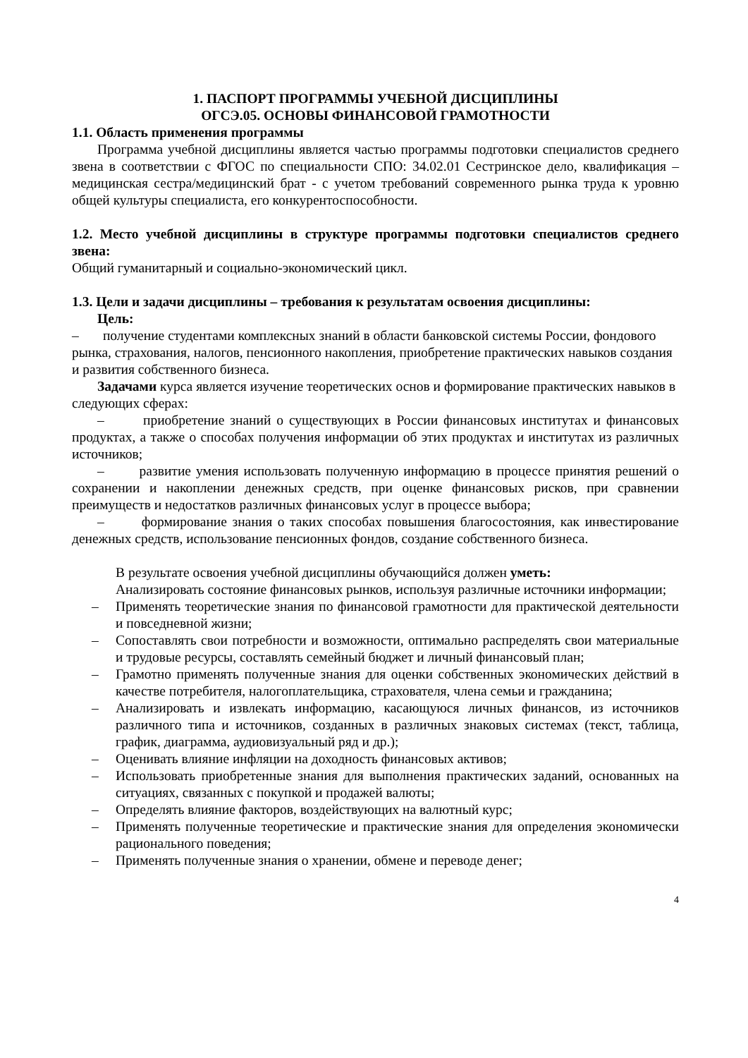1. ПАСПОРТ ПРОГРАММЫ УЧЕБНОЙ ДИСЦИПЛИНЫ
ОГСЭ.05. ОСНОВЫ ФИНАНСОВОЙ ГРАМОТНОСТИ
1.1. Область применения программы
Программа учебной дисциплины является частью программы подготовки специалистов среднего звена в соответствии с ФГОС по специальности СПО: 34.02.01 Сестринское дело, квалификация – медицинская сестра/медицинский брат - с учетом требований современного рынка труда к уровню общей культуры специалиста, его конкурентоспособности.
1.2. Место учебной дисциплины в структуре программы подготовки специалистов среднего звена:
Общий гуманитарный и социально-экономический цикл.
1.3. Цели и задачи дисциплины – требования к результатам освоения дисциплины:
Цель:
– получение студентами комплексных знаний в области банковской системы России, фондового рынка, страхования, налогов, пенсионного накопления, приобретение практических навыков создания и развития собственного бизнеса.
Задачами курса является изучение теоретических основ и формирование практических навыков в следующих сферах:
– приобретение знаний о существующих в России финансовых институтах и финансовых продуктах, а также о способах получения информации об этих продуктах и институтах из различных источников;
– развитие умения использовать полученную информацию в процессе принятия решений о сохранении и накоплении денежных средств, при оценке финансовых рисков, при сравнении преимуществ и недостатков различных финансовых услуг в процессе выбора;
– формирование знания о таких способах повышения благосостояния, как инвестирование денежных средств, использование пенсионных фондов, создание собственного бизнеса.
В результате освоения учебной дисциплины обучающийся должен уметь:
Анализировать состояние финансовых рынков, используя различные источники информации;
– Применять теоретические знания по финансовой грамотности для практической деятельности и повседневной жизни;
– Сопоставлять свои потребности и возможности, оптимально распределять свои материальные и трудовые ресурсы, составлять семейный бюджет и личный финансовый план;
– Грамотно применять полученные знания для оценки собственных экономических действий в качестве потребителя, налогоплательщика, страхователя, члена семьи и гражданина;
– Анализировать и извлекать информацию, касающуюся личных финансов, из источников различного типа и источников, созданных в различных знаковых системах (текст, таблица, график, диаграмма, аудиовизуальный ряд и др.);
– Оценивать влияние инфляции на доходность финансовых активов;
– Использовать приобретенные знания для выполнения практических заданий, основанных на ситуациях, связанных с покупкой и продажей валюты;
– Определять влияние факторов, воздействующих на валютный курс;
– Применять полученные теоретические и практические знания для определения экономически рационального поведения;
– Применять полученные знания о хранении, обмене и переводе денег;
4